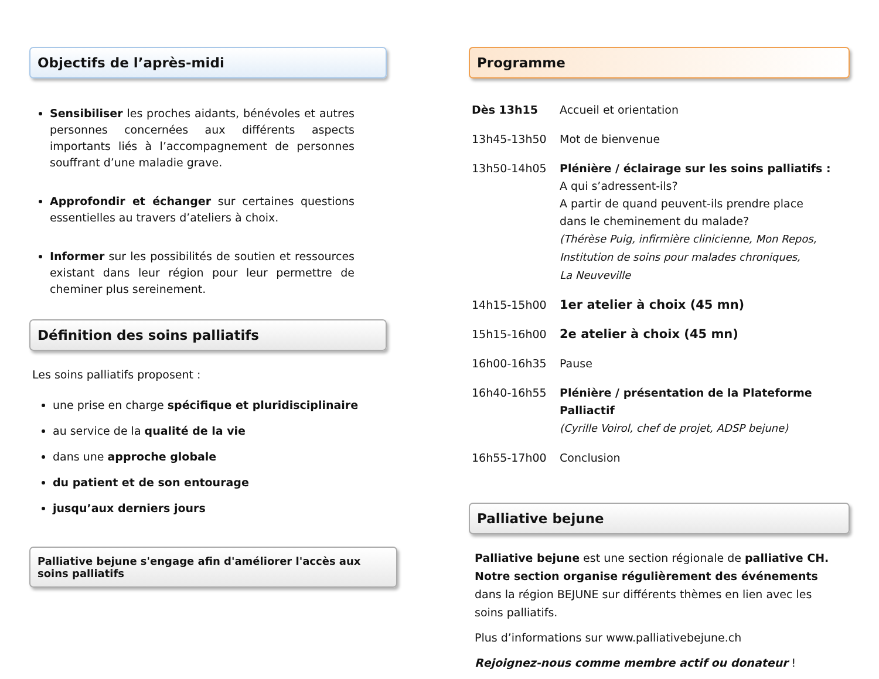Objectifs de l’après-midi
Sensibiliser les proches aidants, bénévoles et autres personnes concernées aux différents aspects importants liés à l’accompagnement de personnes souffrant d’une maladie grave.
Approfondir et échanger sur certaines questions essentielles au travers d’ateliers à choix.
Informer sur les possibilités de soutien et ressources existant dans leur région pour leur permettre de cheminer plus sereinement.
Définition des soins palliatifs
Les soins palliatifs proposent :
une prise en charge spécifique et pluridisciplinaire
au service de la qualité de la vie
dans une approche globale
du patient et de son entourage
jusqu’aux derniers jours
Palliative bejune s'engage afin d'améliorer l'accès aux soins palliatifs
Programme
| Dès 13h15 | Accueil et orientation |
| 13h45-13h50 | Mot de bienvenue |
| 13h50-14h05 | Plénière / éclairage sur les soins palliatifs : A qui s’adressent-ils? A partir de quand peuvent-ils prendre place dans le cheminement du malade? (Thérèse Puig, infirmière clinicienne, Mon Repos, Institution de soins pour malades chroniques, La Neuveville |
| 14h15-15h00 | 1er atelier à choix (45 mn) |
| 15h15-16h00 | 2e atelier à choix (45 mn) |
| 16h00-16h35 | Pause |
| 16h40-16h55 | Plénière / présentation de la Plateforme Palliactif (Cyrille Voirol, chef de projet, ADSP bejune) |
| 16h55-17h00 | Conclusion |
Palliative bejune
Palliative bejune est une section régionale de palliative CH.
Notre section organise régulièrement des événements dans la région BEJUNE sur différents thèmes en lien avec les soins palliatifs.
Plus d’informations sur www.palliativebejune.ch
Rejoignez-nous comme membre actif ou donateur !